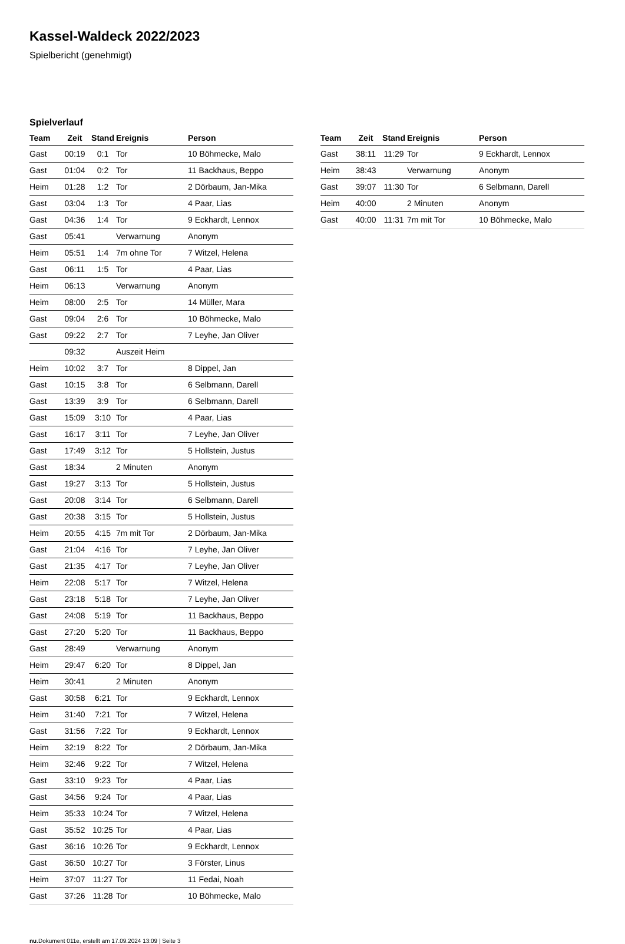Kassel-Waldeck 2022/2023
Spielbericht (genehmigt)
Spielverlauf
| Team | Zeit | Stand | Ereignis | Person |
| --- | --- | --- | --- | --- |
| Gast | 00:19 | 0:1 | Tor | 10 Böhmecke, Malo |
| Gast | 01:04 | 0:2 | Tor | 11 Backhaus, Beppo |
| Heim | 01:28 | 1:2 | Tor | 2 Dörbaum, Jan-Mika |
| Gast | 03:04 | 1:3 | Tor | 4 Paar, Lias |
| Gast | 04:36 | 1:4 | Tor | 9 Eckhardt, Lennox |
| Gast | 05:41 | | Verwarnung | Anonym |
| Heim | 05:51 | 1:4 | 7m ohne Tor | 7 Witzel, Helena |
| Gast | 06:11 | 1:5 | Tor | 4 Paar, Lias |
| Heim | 06:13 | | Verwarnung | Anonym |
| Heim | 08:00 | 2:5 | Tor | 14 Müller, Mara |
| Gast | 09:04 | 2:6 | Tor | 10 Böhmecke, Malo |
| Gast | 09:22 | 2:7 | Tor | 7 Leyhe, Jan Oliver |
| | 09:32 | | Auszeit Heim | |
| Heim | 10:02 | 3:7 | Tor | 8 Dippel, Jan |
| Gast | 10:15 | 3:8 | Tor | 6 Selbmann, Darell |
| Gast | 13:39 | 3:9 | Tor | 6 Selbmann, Darell |
| Gast | 15:09 | 3:10 | Tor | 4 Paar, Lias |
| Gast | 16:17 | 3:11 | Tor | 7 Leyhe, Jan Oliver |
| Gast | 17:49 | 3:12 | Tor | 5 Hollstein, Justus |
| Gast | 18:34 | | 2 Minuten | Anonym |
| Gast | 19:27 | 3:13 | Tor | 5 Hollstein, Justus |
| Gast | 20:08 | 3:14 | Tor | 6 Selbmann, Darell |
| Gast | 20:38 | 3:15 | Tor | 5 Hollstein, Justus |
| Heim | 20:55 | 4:15 | 7m mit Tor | 2 Dörbaum, Jan-Mika |
| Gast | 21:04 | 4:16 | Tor | 7 Leyhe, Jan Oliver |
| Gast | 21:35 | 4:17 | Tor | 7 Leyhe, Jan Oliver |
| Heim | 22:08 | 5:17 | Tor | 7 Witzel, Helena |
| Gast | 23:18 | 5:18 | Tor | 7 Leyhe, Jan Oliver |
| Gast | 24:08 | 5:19 | Tor | 11 Backhaus, Beppo |
| Gast | 27:20 | 5:20 | Tor | 11 Backhaus, Beppo |
| Gast | 28:49 | | Verwarnung | Anonym |
| Heim | 29:47 | 6:20 | Tor | 8 Dippel, Jan |
| Heim | 30:41 | | 2 Minuten | Anonym |
| Gast | 30:58 | 6:21 | Tor | 9 Eckhardt, Lennox |
| Heim | 31:40 | 7:21 | Tor | 7 Witzel, Helena |
| Gast | 31:56 | 7:22 | Tor | 9 Eckhardt, Lennox |
| Heim | 32:19 | 8:22 | Tor | 2 Dörbaum, Jan-Mika |
| Heim | 32:46 | 9:22 | Tor | 7 Witzel, Helena |
| Gast | 33:10 | 9:23 | Tor | 4 Paar, Lias |
| Gast | 34:56 | 9:24 | Tor | 4 Paar, Lias |
| Heim | 35:33 | 10:24 | Tor | 7 Witzel, Helena |
| Gast | 35:52 | 10:25 | Tor | 4 Paar, Lias |
| Gast | 36:16 | 10:26 | Tor | 9 Eckhardt, Lennox |
| Gast | 36:50 | 10:27 | Tor | 3 Förster, Linus |
| Heim | 37:07 | 11:27 | Tor | 11 Fedai, Noah |
| Gast | 37:26 | 11:28 | Tor | 10 Böhmecke, Malo |
| Team | Zeit | Stand | Ereignis | Person |
| --- | --- | --- | --- | --- |
| Gast | 38:11 | 11:29 | Tor | 9 Eckhardt, Lennox |
| Heim | 38:43 | | Verwarnung | Anonym |
| Gast | 39:07 | 11:30 | Tor | 6 Selbmann, Darell |
| Heim | 40:00 | | 2 Minuten | Anonym |
| Gast | 40:00 | 11:31 | 7m mit Tor | 10 Böhmecke, Malo |
nu.Dokument 011e, erstellt am 17.09.2024 13:09 | Seite 3